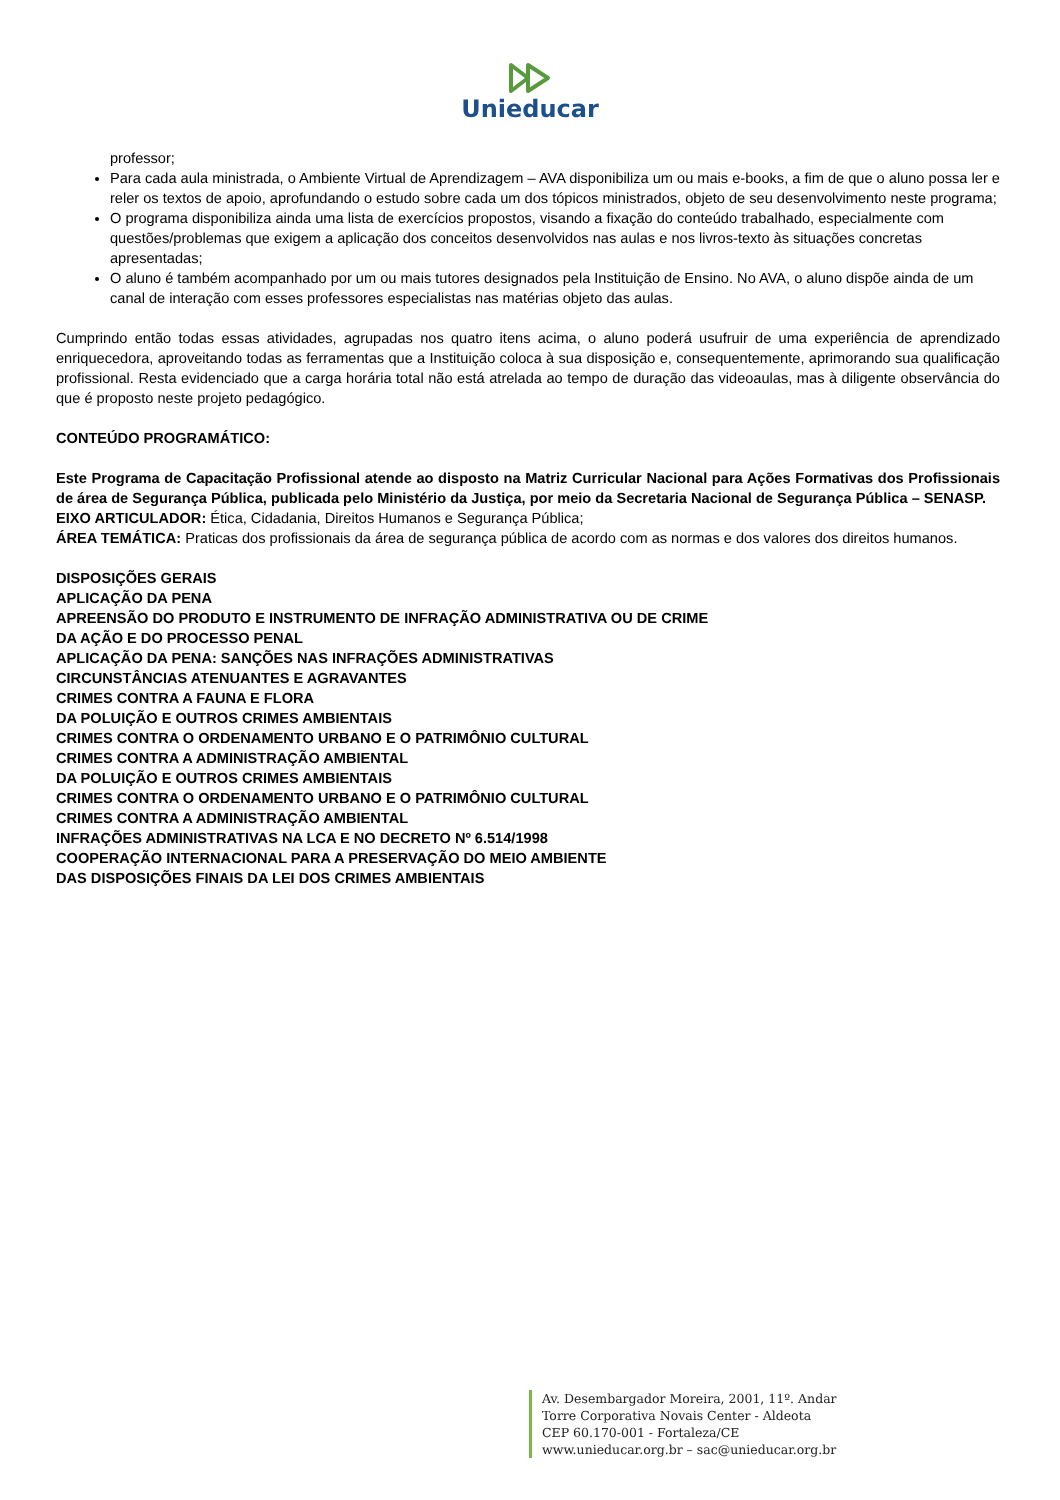Unieducar
professor;
Para cada aula ministrada, o Ambiente Virtual de Aprendizagem – AVA disponibiliza um ou mais e-books, a fim de que o aluno possa ler e reler os textos de apoio, aprofundando o estudo sobre cada um dos tópicos ministrados, objeto de seu desenvolvimento neste programa;
O programa disponibiliza ainda uma lista de exercícios propostos, visando a fixação do conteúdo trabalhado, especialmente com questões/problemas que exigem a aplicação dos conceitos desenvolvidos nas aulas e nos livros-texto às situações concretas apresentadas;
O aluno é também acompanhado por um ou mais tutores designados pela Instituição de Ensino. No AVA, o aluno dispõe ainda de um canal de interação com esses professores especialistas nas matérias objeto das aulas.
Cumprindo então todas essas atividades, agrupadas nos quatro itens acima, o aluno poderá usufruir de uma experiência de aprendizado enriquecedora, aproveitando todas as ferramentas que a Instituição coloca à sua disposição e, consequentemente, aprimorando sua qualificação profissional. Resta evidenciado que a carga horária total não está atrelada ao tempo de duração das videoaulas, mas à diligente observância do que é proposto neste projeto pedagógico.
CONTEÚDO PROGRAMÁTICO:
Este Programa de Capacitação Profissional atende ao disposto na Matriz Curricular Nacional para Ações Formativas dos Profissionais de área de Segurança Pública, publicada pelo Ministério da Justiça, por meio da Secretaria Nacional de Segurança Pública – SENASP.
EIXO ARTICULADOR: Ética, Cidadania, Direitos Humanos e Segurança Pública;
ÁREA TEMÁTICA: Praticas dos profissionais da área de segurança pública de acordo com as normas e dos valores dos direitos humanos.
DISPOSIÇÕES GERAIS
APLICAÇÃO DA PENA
APREENSÃO DO PRODUTO E INSTRUMENTO DE INFRAÇÃO ADMINISTRATIVA OU DE CRIME
DA AÇÃO E DO PROCESSO PENAL
APLICAÇÃO DA PENA: SANÇÕES NAS INFRAÇÕES ADMINISTRATIVAS
CIRCUNSTÂNCIAS ATENUANTES E AGRAVANTES
CRIMES CONTRA A FAUNA E FLORA
DA POLUIÇÃO E OUTROS CRIMES AMBIENTAIS
CRIMES CONTRA O ORDENAMENTO URBANO E O PATRIMÔNIO CULTURAL
CRIMES CONTRA A ADMINISTRAÇÃO AMBIENTAL
DA POLUIÇÃO E OUTROS CRIMES AMBIENTAIS
CRIMES CONTRA O ORDENAMENTO URBANO E O PATRIMÔNIO CULTURAL
CRIMES CONTRA A ADMINISTRAÇÃO AMBIENTAL
INFRAÇÕES ADMINISTRATIVAS NA LCA E NO DECRETO Nº 6.514/1998
COOPERAÇÃO INTERNACIONAL PARA A PRESERVAÇÃO DO MEIO AMBIENTE
DAS DISPOSIÇÕES FINAIS DA LEI DOS CRIMES AMBIENTAIS
Av. Desembargador Moreira, 2001, 11º. Andar
Torre Corporativa Novais Center - Aldeota
CEP 60.170-001 - Fortaleza/CE
www.unieducar.org.br – sac@unieducar.org.br